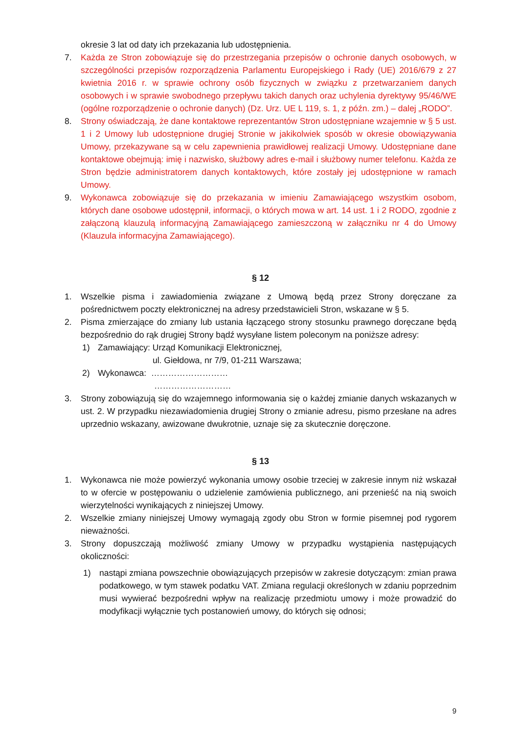okresie 3 lat od daty ich przekazania lub udostępnienia.
7. Każda ze Stron zobowiązuje się do przestrzegania przepisów o ochronie danych osobowych, w szczególności przepisów rozporządzenia Parlamentu Europejskiego i Rady (UE) 2016/679 z 27 kwietnia 2016 r. w sprawie ochrony osób fizycznych w związku z przetwarzaniem danych osobowych i w sprawie swobodnego przepływu takich danych oraz uchylenia dyrektywy 95/46/WE (ogólne rozporządzenie o ochronie danych) (Dz. Urz. UE L 119, s. 1, z późn. zm.) – dalej „RODO”.
8. Strony oświadczają, że dane kontaktowe reprezentantów Stron udostępniane wzajemnie w § 5 ust. 1 i 2 Umowy lub udostępnione drugiej Stronie w jakikolwiek sposób w okresie obowiązywania Umowy, przekazywane są w celu zapewnienia prawidłowej realizacji Umowy. Udostępniane dane kontaktowe obejmują: imię i nazwisko, służbowy adres e-mail i służbowy numer telefonu. Każda ze Stron będzie administratorem danych kontaktowych, które zostały jej udostępnione w ramach Umowy.
9. Wykonawca zobowiązuje się do przekazania w imieniu Zamawiającego wszystkim osobom, których dane osobowe udostępnił, informacji, o których mowa w art. 14 ust. 1 i 2 RODO, zgodnie z załączoną klauzulą informacyjną Zamawiającego zamieszczoną w załączniku nr 4 do Umowy (Klauzula informacyjna Zamawiającego).
§ 12
1. Wszelkie pisma i zawiadomienia związane z Umową będą przez Strony doręczane za pośrednictwem poczty elektronicznej na adresy przedstawicieli Stron, wskazane w § 5.
2. Pisma zmierzające do zmiany lub ustania łączącego strony stosunku prawnego doręczane będą bezpośrednio do rąk drugiej Strony bądź wysyłane listem poleconym na poniższe adresy:
1) Zamawiający: Urząd Komunikacji Elektronicznej,
ul. Giełdowa, nr 7/9, 01-211 Warszawa;
2) Wykonawca: ………………………
………………………
3. Strony zobowiązują się do wzajemnego informowania się o każdej zmianie danych wskazanych w ust. 2. W przypadku niezawiadomienia drugiej Strony o zmianie adresu, pismo przesłane na adres uprzednio wskazany, awizowane dwukrotnie, uznaje się za skutecznie doręczone.
§ 13
1. Wykonawca nie może powierzyć wykonania umowy osobie trzeciej w zakresie innym niż wskazał to w ofercie w postępowaniu o udzielenie zamówienia publicznego, ani przenieść na nią swoich wierzytelności wynikających z niniejszej Umowy.
2. Wszelkie zmiany niniejszej Umowy wymagają zgody obu Stron w formie pisemnej pod rygorem nieważności.
3. Strony dopuszczają możliwość zmiany Umowy w przypadku wystąpienia następujących okoliczności:
1) nastąpi zmiana powszechnie obowiązujących przepisów w zakresie dotyczącym: zmian prawa podatkowego, w tym stawek podatku VAT. Zmiana regulacji określonych w zdaniu poprzednim musi wywierać bezpośredni wpływ na realizację przedmiotu umowy i może prowadzić do modyfikacji wyłącznie tych postanowień umowy, do których się odnosi;
9